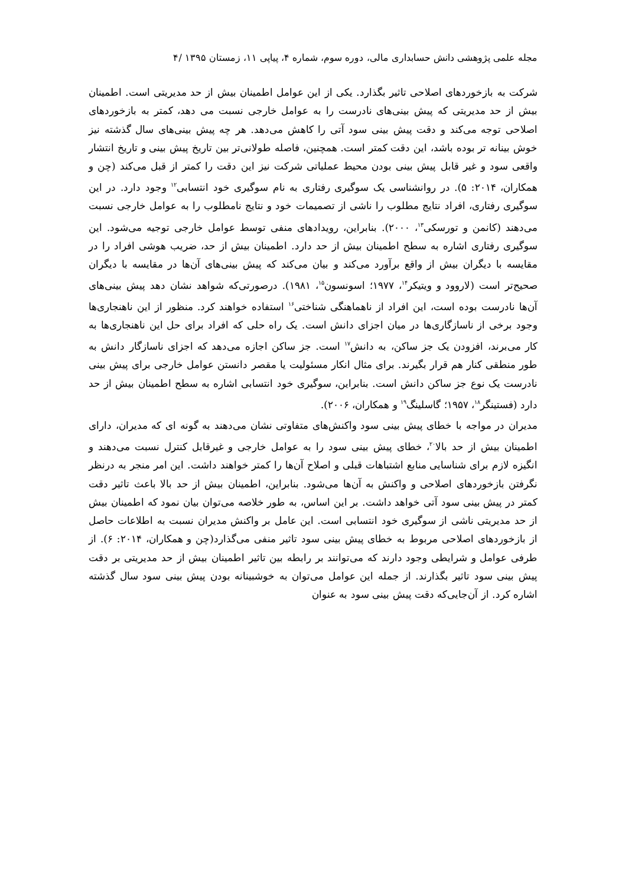مجله علمی پژوهشی دانش حسابداری مالی، دوره سوم، شماره ۴، پیاپی ۱۱، زمستان ۱۳۹۵ /۴
شرکت به بازخوردهای اصلاحی تاثیر بگذارد. یکی از این عوامل اطمینان بیش از حد مدیریتی است. اطمینان بیش از حد مدیریتی که پیش بینی‌های نادرست را به عوامل خارجی نسبت می دهد، کمتر به بازخوردهای اصلاحی توجه می‌کند و دقت پیش بینی سود آتی را کاهش می‌دهد. هر چه پیش بینی‌های سال گذشته نیز خوش بینانه تر بوده باشد، این دقت کمتر است. همچنین، فاصله طولانی‌تر بین تاریخ پیش بینی و تاریخ انتشار واقعی سود و غیر قابل پیش بینی بودن محیط عملیاتی شرکت نیز این دقت را کمتر از قبل می‌کند (چن و همکاران، ۲۰۱۴: ۵). در روانشناسی یک سوگیری رفتاری به نام سوگیری خود انتسابی<sup>۱۲</sup> وجود دارد. در این سوگیری رفتاری، افراد نتایج مطلوب را ناشی از تصمیمات خود و نتایج نامطلوب را به عوامل خارجی نسبت می‌دهند (کانمن و تورسکی<sup>۱۳</sup>، ۲۰۰۰). بنابراین، رویدادهای منفی توسط عوامل خارجی توجیه می‌شود. این سوگیری رفتاری اشاره به سطح اطمینان بیش از حد دارد. اطمینان بیش از حد، ضریب هوشی افراد را در مقایسه با دیگران بیش از واقع برآورد می‌کند و بیان می‌کند که پیش بینی‌های آن‌ها در مقایسه با دیگران صحیح‌تر است (لاروود و ویتیکر<sup>۱۴</sup>، ۱۹۷۷؛ اسونسون<sup>۱۵</sup>، ۱۹۸۱). درصورتی‌که شواهد نشان دهد پیش بینی‌های آن‌ها نادرست بوده است، این افراد از ناهماهنگی شناختی<sup>۱۶</sup> استفاده خواهند کرد. منظور از این ناهنجاری‌ها وجود برخی از ناسازگاری‌ها در میان اجزای دانش است. یک راه حلی که افراد برای حل این ناهنجاری‌ها به کار می‌برند، افزودن یک جز ساکن، به دانش<sup>۱۷</sup> است. جز ساکن اجازه می‌دهد که اجزای ناسازگار دانش به طور منطقی کنار هم قرار بگیرند. برای مثال انکار مسئولیت یا مقصر دانستن عوامل خارجی برای پیش بینی نادرست یک نوع جز ساکن دانش است. بنابراین، سوگیری خود انتسابی اشاره به سطح اطمینان بیش از حد دارد (فستینگر<sup>۱۸</sup>، ۱۹۵۷؛ گاسلینگ<sup>۱۹</sup> و همکاران، ۲۰۰۶).
مدیران در مواجه با خطای پیش بینی سود واکنش‌های متفاوتی نشان می‌دهند به گونه ای که مدیران، دارای اطمینان بیش از حد بالا<sup>۲۰</sup>، خطای پیش بینی سود را به عوامل خارجی و غیرقابل کنترل نسبت می‌دهند و انگیزه لازم برای شناسایی منابع اشتباهات قبلی و اصلاح آن‌ها را کمتر خواهند داشت. این امر منجر به درنظر نگرفتن بازخوردهای اصلاحی و واکنش به آن‌ها می‌شود. بنابراین، اطمینان بیش از حد بالا باعث تاثیر دقت کمتر در پیش بینی سود آتی خواهد داشت. بر این اساس، به طور خلاصه می‌توان بیان نمود که اطمینان بیش از حد مدیریتی ناشی از سوگیری خود انتسابی است. این عامل بر واکنش مدیران نسبت به اطلاعات حاصل از بازخوردهای اصلاحی مربوط به خطای پیش بینی سود تاثیر منفی می‌گذارد(چن و همکاران، ۲۰۱۴: ۶). از طرفی عوامل و شرایطی وجود دارند که می‌توانند بر رابطه بین تاثیر اطمینان بیش از حد مدیریتی بر دقت پیش بینی سود تاثیر بگذارند. از جمله این عوامل می‌توان به خوشبینانه بودن پیش بینی سود سال گذشته اشاره کرد. از آن‌جایی‌که دقت پیش بینی سود به عنوان